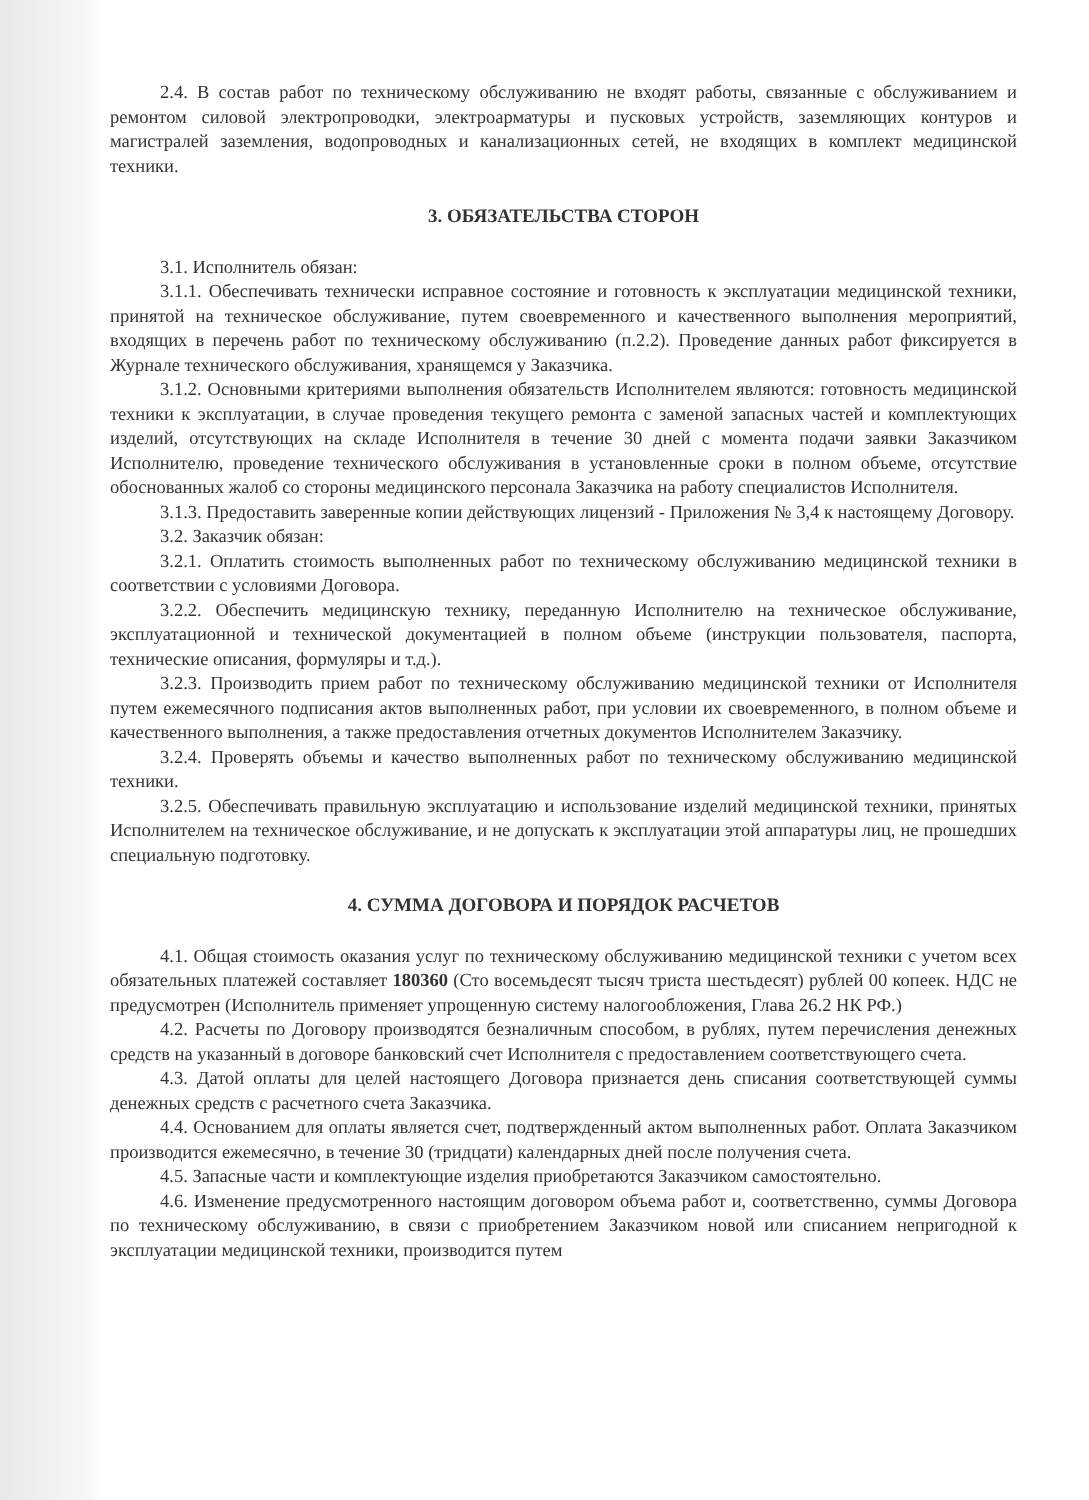2.4. В состав работ по техническому обслуживанию не входят работы, связанные с обслуживанием и ремонтом силовой электропроводки, электроарматуры и пусковых устройств, заземляющих контуров и магистралей заземления, водопроводных и канализационных сетей, не входящих в комплект медицинской техники.
3. ОБЯЗАТЕЛЬСТВА СТОРОН
3.1. Исполнитель обязан:
3.1.1. Обеспечивать технически исправное состояние и готовность к эксплуатации медицинской техники, принятой на техническое обслуживание, путем своевременного и качественного выполнения мероприятий, входящих в перечень работ по техническому обслуживанию (п.2.2). Проведение данных работ фиксируется в Журнале технического обслуживания, хранящемся у Заказчика.
3.1.2. Основными критериями выполнения обязательств Исполнителем являются: готовность медицинской техники к эксплуатации, в случае проведения текущего ремонта с заменой запасных частей и комплектующих изделий, отсутствующих на складе Исполнителя в течение 30 дней с момента подачи заявки Заказчиком Исполнителю, проведение технического обслуживания в установленные сроки в полном объеме, отсутствие обоснованных жалоб со стороны медицинского персонала Заказчика на работу специалистов Исполнителя.
3.1.3. Предоставить заверенные копии действующих лицензий - Приложения № 3,4 к настоящему Договору.
3.2. Заказчик обязан:
3.2.1. Оплатить стоимость выполненных работ по техническому обслуживанию медицинской техники в соответствии с условиями Договора.
3.2.2. Обеспечить медицинскую технику, переданную Исполнителю на техническое обслуживание, эксплуатационной и технической документацией в полном объеме (инструкции пользователя, паспорта, технические описания, формуляры и т.д.).
3.2.3. Производить прием работ по техническому обслуживанию медицинской техники от Исполнителя путем ежемесячного подписания актов выполненных работ, при условии их своевременного, в полном объеме и качественного выполнения, а также предоставления отчетных документов Исполнителем Заказчику.
3.2.4. Проверять объемы и качество выполненных работ по техническому обслуживанию медицинской техники.
3.2.5. Обеспечивать правильную эксплуатацию и использование изделий медицинской техники, принятых Исполнителем на техническое обслуживание, и не допускать к эксплуатации этой аппаратуры лиц, не прошедших специальную подготовку.
4. СУММА ДОГОВОРА И ПОРЯДОК РАСЧЕТОВ
4.1. Общая стоимость оказания услуг по техническому обслуживанию медицинской техники с учетом всех обязательных платежей составляет 180360 (Сто восемьдесят тысяч триста шестьдесят) рублей 00 копеек. НДС не предусмотрен (Исполнитель применяет упрощенную систему налогообложения, Глава 26.2 НК РФ.)
4.2. Расчеты по Договору производятся безналичным способом, в рублях, путем перечисления денежных средств на указанный в договоре банковский счет Исполнителя с предоставлением соответствующего счета.
4.3. Датой оплаты для целей настоящего Договора признается день списания соответствующей суммы денежных средств с расчетного счета Заказчика.
4.4. Основанием для оплаты является счет, подтвержденный актом выполненных работ. Оплата Заказчиком производится ежемесячно, в течение 30 (тридцати) календарных дней после получения счета.
4.5. Запасные части и комплектующие изделия приобретаются Заказчиком самостоятельно.
4.6. Изменение предусмотренного настоящим договором объема работ и, соответственно, суммы Договора по техническому обслуживанию, в связи с приобретением Заказчиком новой или списанием непригодной к эксплуатации медицинской техники, производится путем